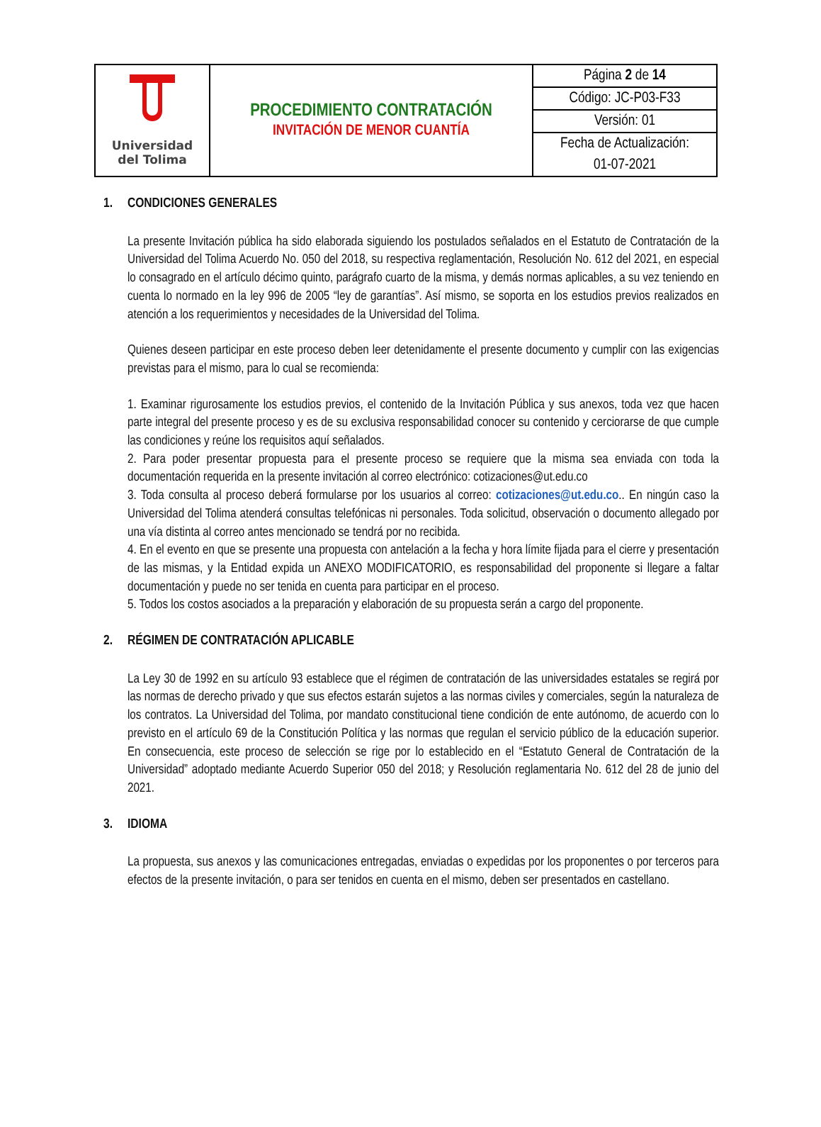| Universidad del Tolima | PROCEDIMIENTO CONTRATACIÓN INVITACIÓN DE MENOR CUANTÍA | Página 2 de 14 |
| | | Código: JC-P03-F33 |
| | | Versión: 01 |
| | | Fecha de Actualización: |
| | | 01-07-2021 |
1. CONDICIONES GENERALES
La presente Invitación pública ha sido elaborada siguiendo los postulados señalados en el Estatuto de Contratación de la Universidad del Tolima Acuerdo No. 050 del 2018, su respectiva reglamentación, Resolución No. 612 del 2021, en especial lo consagrado en el artículo décimo quinto, parágrafo cuarto de la misma, y demás normas aplicables, a su vez teniendo en cuenta lo normado en la ley 996 de 2005 “ley de garantías”. Así mismo, se soporta en los estudios previos realizados en atención a los requerimientos y necesidades de la Universidad del Tolima.
Quienes deseen participar en este proceso deben leer detenidamente el presente documento y cumplir con las exigencias previstas para el mismo, para lo cual se recomienda:
1. Examinar rigurosamente los estudios previos, el contenido de la Invitación Pública y sus anexos, toda vez que hacen parte integral del presente proceso y es de su exclusiva responsabilidad conocer su contenido y cerciorarse de que cumple las condiciones y reúne los requisitos aquí señalados.
2. Para poder presentar propuesta para el presente proceso se requiere que la misma sea enviada con toda la documentación requerida en la presente invitación al correo electrónico: cotizaciones@ut.edu.co
3. Toda consulta al proceso deberá formularse por los usuarios al correo: cotizaciones@ut.edu.co.. En ningún caso la Universidad del Tolima atenderá consultas telefónicas ni personales. Toda solicitud, observación o documento allegado por una vía distinta al correo antes mencionado se tendrá por no recibida.
4. En el evento en que se presente una propuesta con antelación a la fecha y hora límite fijada para el cierre y presentación de las mismas, y la Entidad expida un ANEXO MODIFICATORIO, es responsabilidad del proponente si llegare a faltar documentación y puede no ser tenida en cuenta para participar en el proceso.
5. Todos los costos asociados a la preparación y elaboración de su propuesta serán a cargo del proponente.
2. RÉGIMEN DE CONTRATACIÓN APLICABLE
La Ley 30 de 1992 en su artículo 93 establece que el régimen de contratación de las universidades estatales se regirá por las normas de derecho privado y que sus efectos estarán sujetos a las normas civiles y comerciales, según la naturaleza de los contratos. La Universidad del Tolima, por mandato constitucional tiene condición de ente autónomo, de acuerdo con lo previsto en el artículo 69 de la Constitución Política y las normas que regulan el servicio público de la educación superior. En consecuencia, este proceso de selección se rige por lo establecido en el “Estatuto General de Contratación de la Universidad” adoptado mediante Acuerdo Superior 050 del 2018; y Resolución reglamentaria No. 612 del 28 de junio del 2021.
3. IDIOMA
La propuesta, sus anexos y las comunicaciones entregadas, enviadas o expedidas por los proponentes o por terceros para efectos de la presente invitación, o para ser tenidos en cuenta en el mismo, deben ser presentados en castellano.